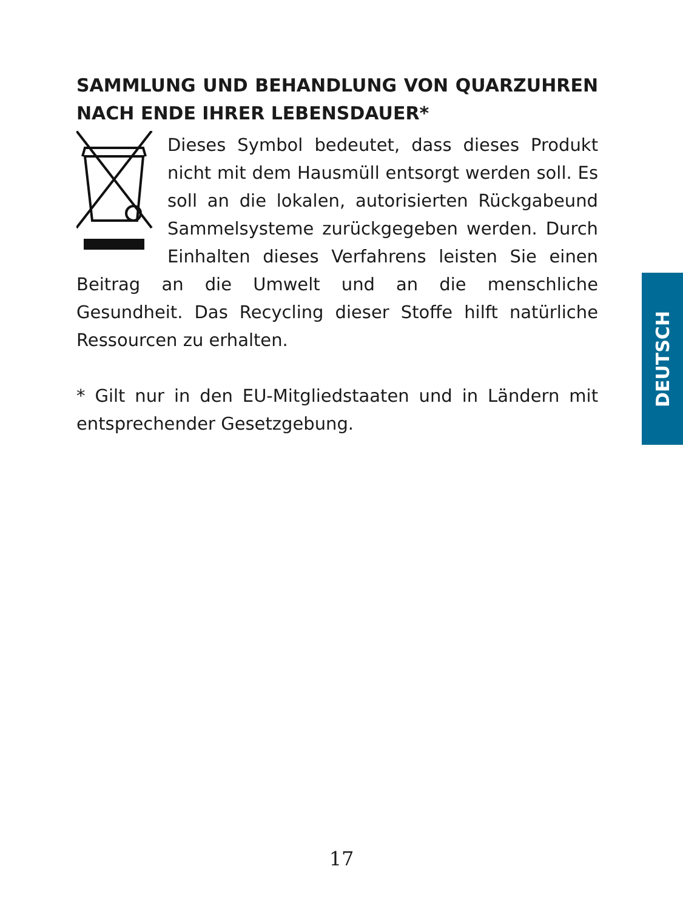SAMMLUNG UND BEHANDLUNG VON QUARZUHREN NACH ENDE IHRER LEBENSDAUER*
Dieses Symbol bedeutet, dass dieses Produkt nicht mit dem Hausmüll entsorgt werden soll. Es soll an die lokalen, autorisierten Rückgabeund Sammelsysteme zurückgegeben werden. Durch Einhalten dieses Verfahrens leisten Sie einen Beitrag an die Umwelt und an die menschliche Gesundheit. Das Recycling dieser Stoffe hilft natürliche Ressourcen zu erhalten.
* Gilt nur in den EU-Mitgliedstaaten und in Ländern mit entsprechender Gesetzgebung.
DEUTSCH
17